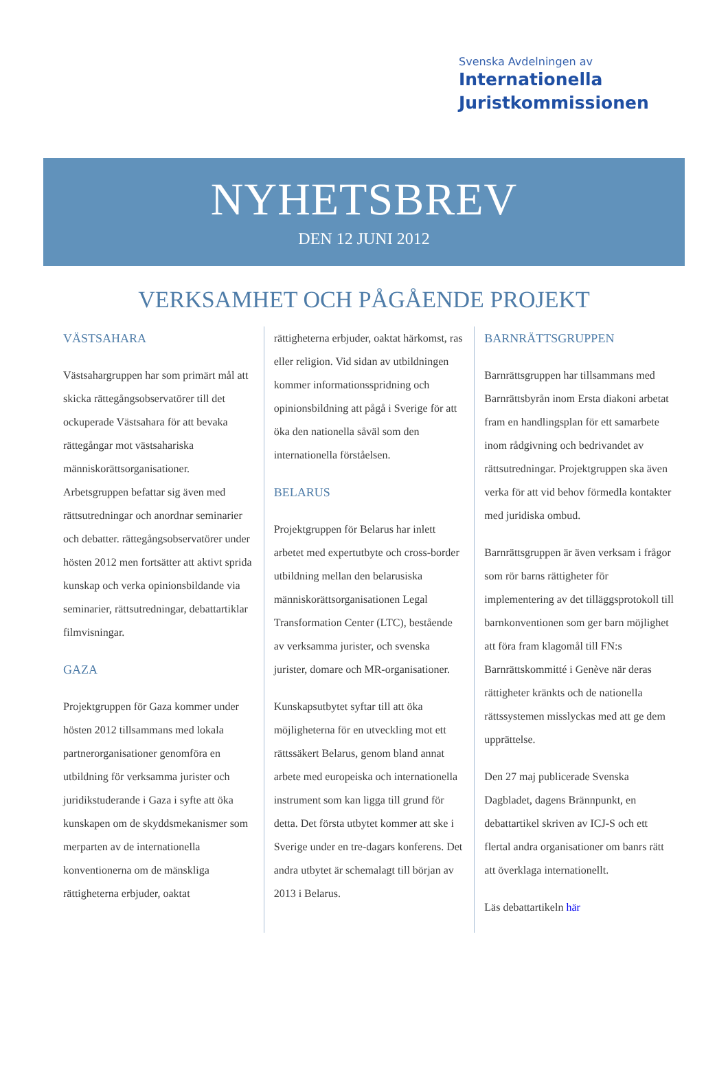Svenska Avdelningen av
Internationella
Juristkommissionen
NYHETSBREV
DEN 12 JUNI 2012
VERKSAMHET OCH PÅGÅENDE PROJEKT
VÄSTSAHARA
Västsahargruppen har som primärt mål att skicka rättegångsobservatörer till det ockuperade Västsahara för att bevaka rättegångar mot västsahariska människorättsorganisationer. Arbetsgruppen befattar sig även med rättsutredningar och anordnar seminarier och debatter. rättegångsobservatörer under hösten 2012 men fortsätter att aktivt sprida kunskap och verka opinionsbildande via seminarier, rättsutredningar, debattartiklar filmvisningar.
GAZA
Projektgruppen för Gaza kommer under hösten 2012 tillsammans med lokala partnerorganisationer genomföra en utbildning för verksamma jurister och juridikstuderande i Gaza i syfte att öka kunskapen om de skyddsmekanismer som merparten av de internationella konventionerna om de mänskliga rättigheterna erbjuder, oaktat
rättigheterna erbjuder, oaktat härkomst, ras eller religion. Vid sidan av utbildningen kommer informationsspridning och opinionsbildning att pågå i Sverige för att öka den nationella såväl som den internationella förståelsen.
BELARUS
Projektgruppen för Belarus har inlett arbetet med expertutbyte och cross-border utbildning mellan den belarusiska människorättsorganisationen Legal Transformation Center (LTC), bestående av verksamma jurister, och svenska jurister, domare och MR-organisationer.
Kunskapsutbytet syftar till att öka möjligheterna för en utveckling mot ett rättssäkert Belarus, genom bland annat arbete med europeiska och internationella instrument som kan ligga till grund för detta. Det första utbytet kommer att ske i Sverige under en tre-dagars konferens. Det andra utbytet är schemalagt till början av 2013 i Belarus.
BARNRÄTTSGRUPPEN
Barnrättsgruppen har tillsammans med Barnrättsbyrån inom Ersta diakoni arbetat fram en handlingsplan för ett samarbete inom rådgivning och bedrivandet av rättsutredningar. Projektgruppen ska även verka för att vid behov förmedla kontakter med juridiska ombud.
Barnrättsgruppen är även verksam i frågor som rör barns rättigheter för implementering av det tilläggsprotokoll till barnkonventionen som ger barn möjlighet att föra fram klagomål till FN:s Barnrättskommitté i Genève när deras rättigheter kränkts och de nationella rättssystemen misslyckas med att ge dem upprättelse.
Den 27 maj publicerade Svenska Dagbladet, dagens Brännpunkt, en debattartikel skriven av ICJ-S och ett flertal andra organisationer om banrs rätt att överklaga internationellt.
Läs debattartikeln här